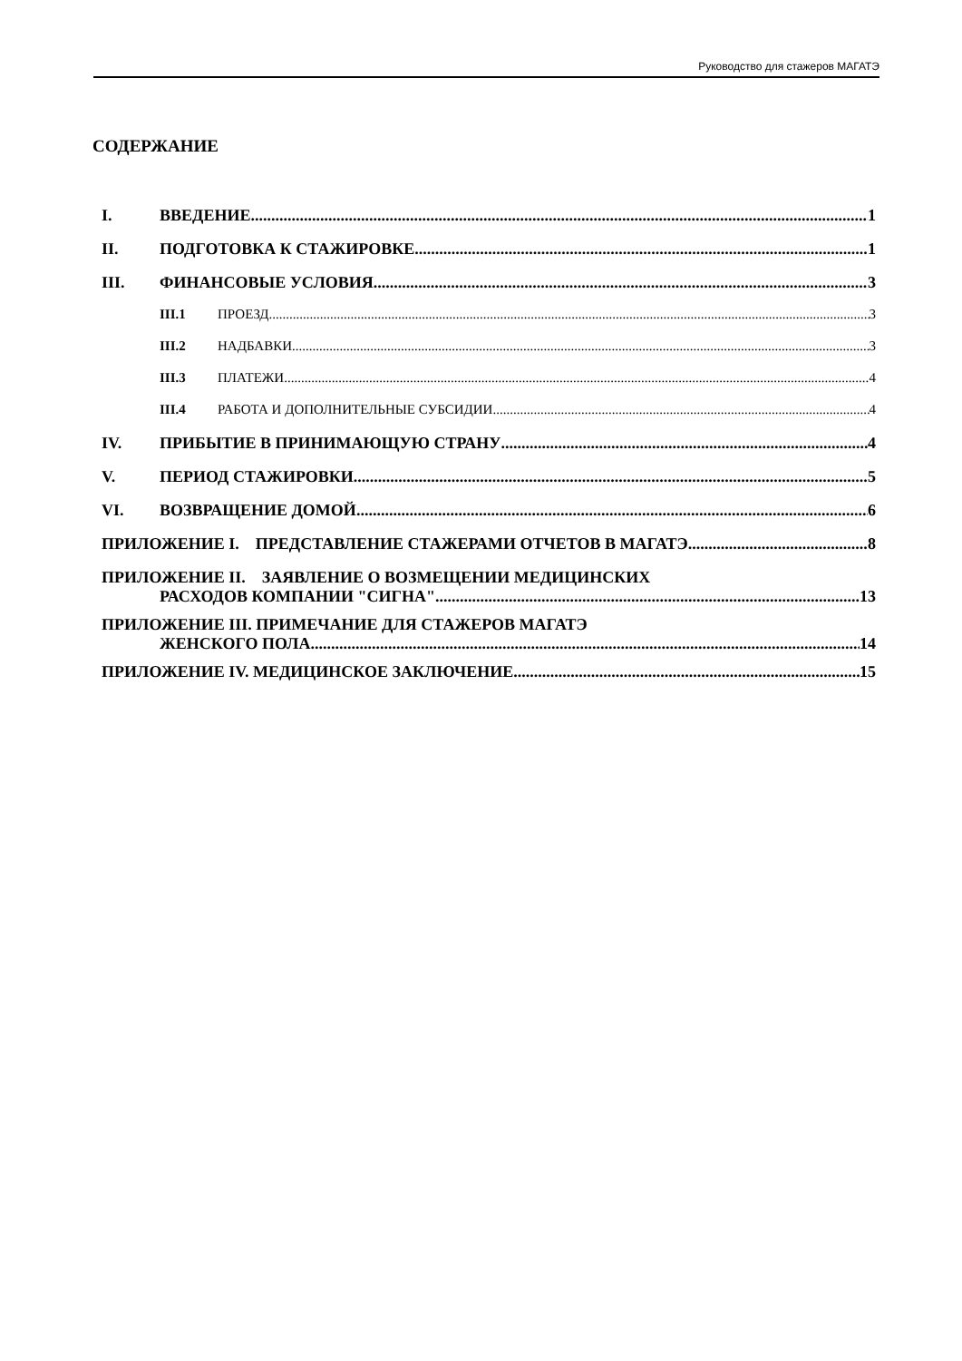Руководство для стажеров МАГАТЭ
СОДЕРЖАНИЕ
I. ВВЕДЕНИЕ 1
II. ПОДГОТОВКА К СТАЖИРОВКЕ 1
III. ФИНАНСОВЫЕ УСЛОВИЯ 3
III.1 ПРОЕЗД 3
III.2 НАДБАВКИ 3
III.3 ПЛАТЕЖИ 4
III.4 РАБОТА И ДОПОЛНИТЕЛЬНЫЕ СУБСИДИИ 4
IV. ПРИБЫТИЕ В ПРИНИМАЮЩУЮ СТРАНУ 4
V. ПЕРИОД СТАЖИРОВКИ 5
VI. ВОЗВРАЩЕНИЕ ДОМОЙ 6
ПРИЛОЖЕНИЕ I. ПРЕДСТАВЛЕНИЕ СТАЖЕРАМИ ОТЧЕТОВ В МАГАТЭ 8
ПРИЛОЖЕНИЕ II. ЗАЯВЛЕНИЕ О ВОЗМЕЩЕНИИ МЕДИЦИНСКИХ
РАСХОДОВ КОМПАНИИ "СИГНА" 13
ПРИЛОЖЕНИЕ III. ПРИМЕЧАНИЕ ДЛЯ СТАЖЕРОВ МАГАТЭ
ЖЕНСКОГО ПОЛА 14
ПРИЛОЖЕНИЕ IV. МЕДИЦИНСКОЕ ЗАКЛЮЧЕНИЕ 15